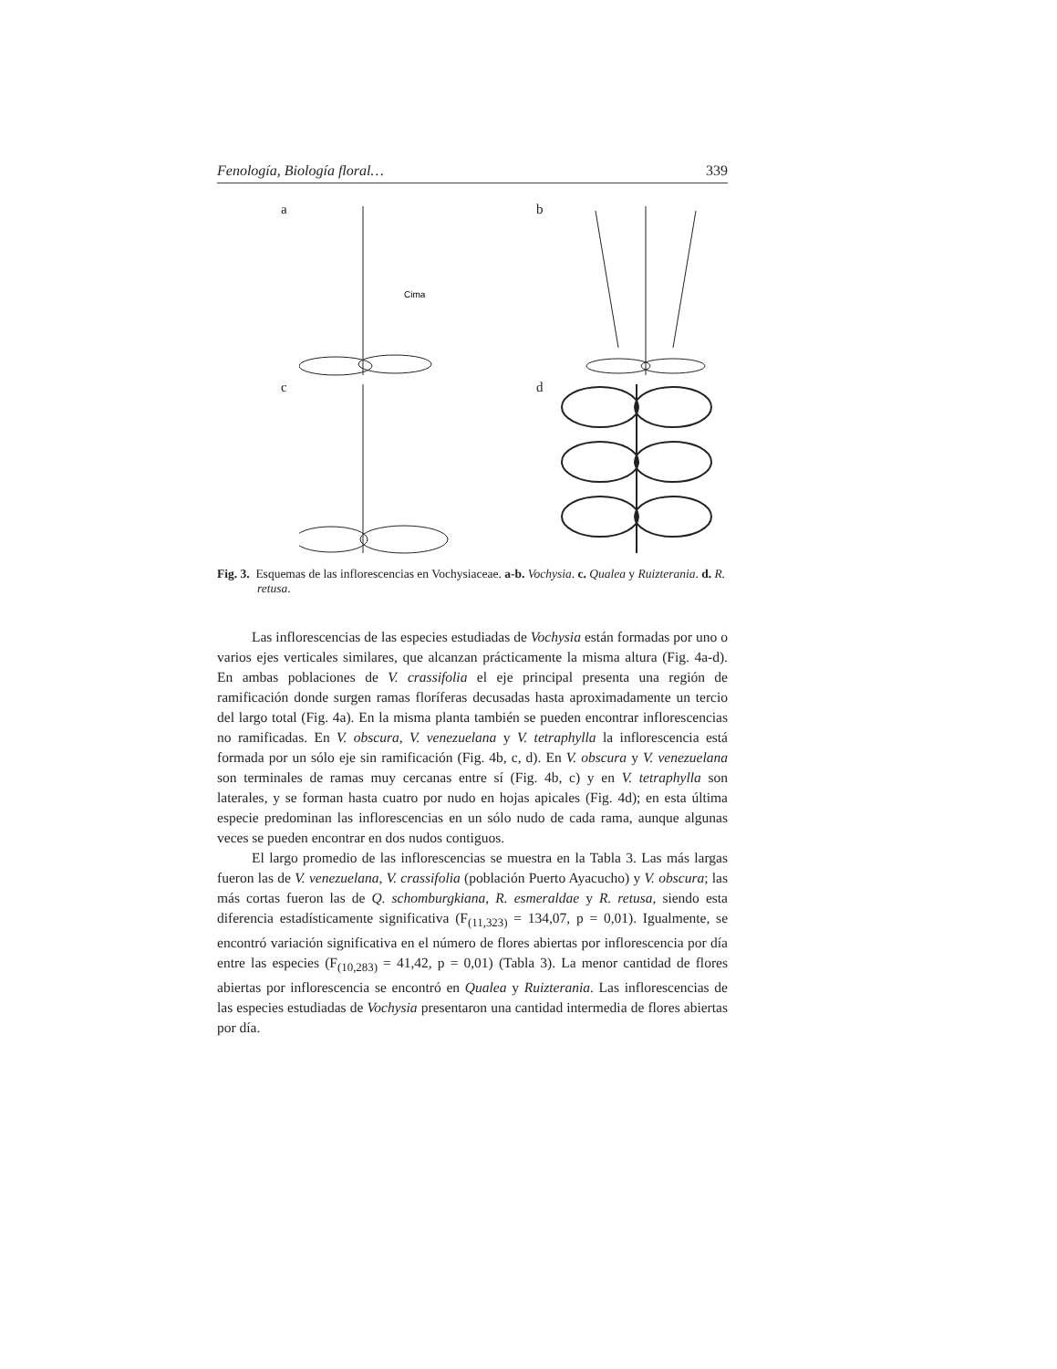Fenología, Biología floral… 339
a
Cima
b
c
d
Fig. 3. Esquemas de las inflorescencias en Vochysiaceae. a-b. Vochysia. c. Qualea y Ruizterania. d. R. retusa.
Las inflorescencias de las especies estudiadas de Vochysia están formadas por uno o varios ejes verticales similares, que alcanzan prácticamente la misma altura (Fig. 4a-d). En ambas poblaciones de V. crassifolia el eje principal presenta una región de ramificación donde surgen ramas floríferas decusadas hasta aproximadamente un tercio del largo total (Fig. 4a). En la misma planta también se pueden encontrar inflorescencias no ramificadas. En V. obscura, V. venezuelana y V. tetraphylla la inflorescencia está formada por un sólo eje sin ramificación (Fig. 4b, c, d). En V. obscura y V. venezuelana son terminales de ramas muy cercanas entre sí (Fig. 4b, c) y en V. tetraphylla son laterales, y se forman hasta cuatro por nudo en hojas apicales (Fig. 4d); en esta última especie predominan las inflorescencias en un sólo nudo de cada rama, aunque algunas veces se pueden encontrar en dos nudos contiguos.
El largo promedio de las inflorescencias se muestra en la Tabla 3. Las más largas fueron las de V. venezuelana, V. crassifolia (población Puerto Ayacucho) y V. obscura; las más cortas fueron las de Q. schomburgkiana, R. esmeraldae y R. retusa, siendo esta diferencia estadísticamente significativa (F<sub>(11,323)</sub> = 134,07, p = 0,01). Igualmente, se encontró variación significativa en el número de flores abiertas por inflorescencia por día entre las especies (F<sub>(10,283)</sub> = 41,42, p = 0,01) (Tabla 3). La menor cantidad de flores abiertas por inflorescencia se encontró en Qualea y Ruizterania. Las inflorescencias de las especies estudiadas de Vochysia presentaron una cantidad intermedia de flores abiertas por día.